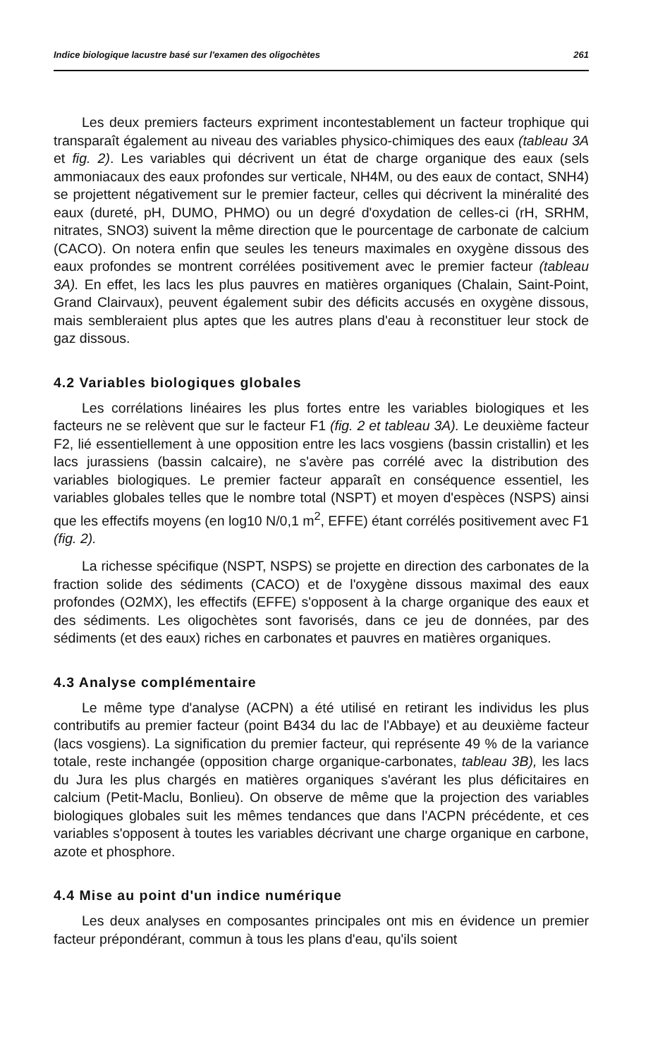Indice biologique lacustre basé sur l'examen des oligochètes 261
Les deux premiers facteurs expriment incontestablement un facteur trophique qui transparaît également au niveau des variables physico-chimiques des eaux (tableau 3A et fig. 2). Les variables qui décrivent un état de charge organique des eaux (sels ammoniacaux des eaux profondes sur verticale, NH4M, ou des eaux de contact, SNH4) se projettent négativement sur le premier facteur, celles qui décrivent la minéralité des eaux (dureté, pH, DUMO, PHMO) ou un degré d'oxydation de celles-ci (rH, SRHM, nitrates, SNO3) suivent la même direction que le pourcentage de carbonate de calcium (CACO). On notera enfin que seules les teneurs maximales en oxygène dissous des eaux profondes se montrent corrélées positivement avec le premier facteur (tableau 3A). En effet, les lacs les plus pauvres en matières organiques (Chalain, Saint-Point, Grand Clairvaux), peuvent également subir des déficits accusés en oxygène dissous, mais sembleraient plus aptes que les autres plans d'eau à reconstituer leur stock de gaz dissous.
4.2 Variables biologiques globales
Les corrélations linéaires les plus fortes entre les variables biologiques et les facteurs ne se relèvent que sur le facteur F1 (fig. 2 et tableau 3A). Le deuxième facteur F2, lié essentiellement à une opposition entre les lacs vosgiens (bassin cristallin) et les lacs jurassiens (bassin calcaire), ne s'avère pas corrélé avec la distribution des variables biologiques. Le premier facteur apparaît en conséquence essentiel, les variables globales telles que le nombre total (NSPT) et moyen d'espèces (NSPS) ainsi que les effectifs moyens (en log10 N/0,1 m<sup>2</sup>, EFFE) étant corrélés positivement avec F1 (fig. 2).
La richesse spécifique (NSPT, NSPS) se projette en direction des carbonates de la fraction solide des sédiments (CACO) et de l'oxygène dissous maximal des eaux profondes (O2MX), les effectifs (EFFE) s'opposent à la charge organique des eaux et des sédiments. Les oligochètes sont favorisés, dans ce jeu de données, par des sédiments (et des eaux) riches en carbonates et pauvres en matières organiques.
4.3 Analyse complémentaire
Le même type d'analyse (ACPN) a été utilisé en retirant les individus les plus contributifs au premier facteur (point B434 du lac de l'Abbaye) et au deuxième facteur (lacs vosgiens). La signification du premier facteur, qui représente 49 % de la variance totale, reste inchangée (opposition charge organique-carbonates, tableau 3B), les lacs du Jura les plus chargés en matières organiques s'avérant les plus déficitaires en calcium (Petit-Maclu, Bonlieu). On observe de même que la projection des variables biologiques globales suit les mêmes tendances que dans l'ACPN précédente, et ces variables s'opposent à toutes les variables décrivant une charge organique en carbone, azote et phosphore.
4.4 Mise au point d'un indice numérique
Les deux analyses en composantes principales ont mis en évidence un premier facteur prépondérant, commun à tous les plans d'eau, qu'ils soient